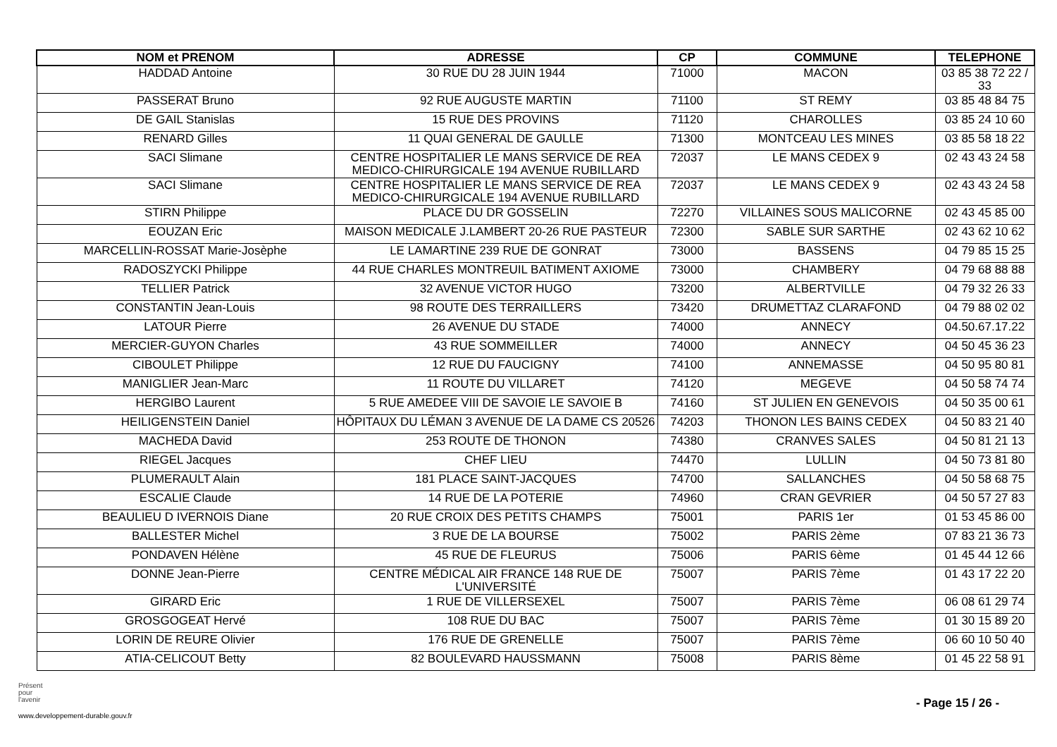| NOM et PRENOM | ADRESSE | CP | COMMUNE | TELEPHONE |
| --- | --- | --- | --- | --- |
| HADDAD Antoine | 30 RUE DU 28 JUIN 1944 | 71000 | MACON | 03 85 38 72 22 / 33 |
| PASSERAT Bruno | 92 RUE AUGUSTE MARTIN | 71100 | ST REMY | 03 85 48 84 75 |
| DE GAIL Stanislas | 15 RUE DES PROVINS | 71120 | CHAROLLES | 03 85 24 10 60 |
| RENARD Gilles | 11 QUAI GENERAL DE GAULLE | 71300 | MONTCEAU LES MINES | 03 85 58 18 22 |
| SACI Slimane | CENTRE HOSPITALIER LE MANS SERVICE DE REA MEDICO-CHIRURGICALE 194 AVENUE RUBILLARD | 72037 | LE MANS CEDEX 9 | 02 43 43 24 58 |
| SACI Slimane | CENTRE HOSPITALIER LE MANS SERVICE DE REA MEDICO-CHIRURGICALE 194 AVENUE RUBILLARD | 72037 | LE MANS CEDEX 9 | 02 43 43 24 58 |
| STIRN Philippe | PLACE DU DR GOSSELIN | 72270 | VILLAINES SOUS MALICORNE | 02 43 45 85 00 |
| EOUZAN Eric | MAISON MEDICALE J.LAMBERT 20-26 RUE PASTEUR | 72300 | SABLE SUR SARTHE | 02 43 62 10 62 |
| MARCELLIN-ROSSAT Marie-Josèphe | LE LAMARTINE 239 RUE DE GONRAT | 73000 | BASSENS | 04 79 85 15 25 |
| RADOSZYCKI Philippe | 44 RUE CHARLES MONTREUIL BATIMENT AXIOME | 73000 | CHAMBERY | 04 79 68 88 88 |
| TELLIER Patrick | 32 AVENUE VICTOR HUGO | 73200 | ALBERTVILLE | 04 79 32 26 33 |
| CONSTANTIN Jean-Louis | 98 ROUTE DES TERRAILLERS | 73420 | DRUMETTAZ CLARAFOND | 04 79 88 02 02 |
| LATOUR Pierre | 26 AVENUE DU STADE | 74000 | ANNECY | 04.50.67.17.22 |
| MERCIER-GUYON Charles | 43 RUE SOMMEILLER | 74000 | ANNECY | 04 50 45 36 23 |
| CIBOULET Philippe | 12 RUE DU FAUCIGNY | 74100 | ANNEMASSE | 04 50 95 80 81 |
| MANIGLIER Jean-Marc | 11 ROUTE DU VILLARET | 74120 | MEGEVE | 04 50 58 74 74 |
| HERGIBO Laurent | 5 RUE AMEDEE VIII DE SAVOIE LE SAVOIE B | 74160 | ST JULIEN EN GENEVOIS | 04 50 35 00 61 |
| HEILIGENSTEIN Daniel | HÔPITAUX DU LÉMAN 3 AVENUE DE LA DAME CS 20526 | 74203 | THONON LES BAINS CEDEX | 04 50 83 21 40 |
| MACHEDA David | 253 ROUTE DE THONON | 74380 | CRANVES SALES | 04 50 81 21 13 |
| RIEGEL Jacques | CHEF LIEU | 74470 | LULLIN | 04 50 73 81 80 |
| PLUMERAULT Alain | 181 PLACE SAINT-JACQUES | 74700 | SALLANCHES | 04 50 58 68 75 |
| ESCALIE Claude | 14 RUE DE LA POTERIE | 74960 | CRAN GEVRIER | 04 50 57 27 83 |
| BEAULIEU D IVERNOIS Diane | 20 RUE CROIX DES PETITS CHAMPS | 75001 | PARIS 1er | 01 53 45 86 00 |
| BALLESTER Michel | 3 RUE DE LA BOURSE | 75002 | PARIS 2ème | 07 83 21 36 73 |
| PONDAVEN Hélène | 45 RUE DE FLEURUS | 75006 | PARIS 6ème | 01 45 44 12 66 |
| DONNE Jean-Pierre | CENTRE MÉDICAL AIR FRANCE 148 RUE DE L'UNIVERSITÉ | 75007 | PARIS 7ème | 01 43 17 22 20 |
| GIRARD Eric | 1 RUE DE VILLERSEXEL | 75007 | PARIS 7ème | 06 08 61 29 74 |
| GROSGOGEAT Hervé | 108 RUE DU BAC | 75007 | PARIS 7ème | 01 30 15 89 20 |
| LORIN DE REURE Olivier | 176 RUE DE GRENELLE | 75007 | PARIS 7ème | 06 60 10 50 40 |
| ATIA-CELICOUT Betty | 82 BOULEVARD HAUSSMANN | 75008 | PARIS 8ème | 01 45 22 58 91 |
Présent
pour
l'avenir
www.developpement-durable.gouv.fr
- Page 15 / 26 -